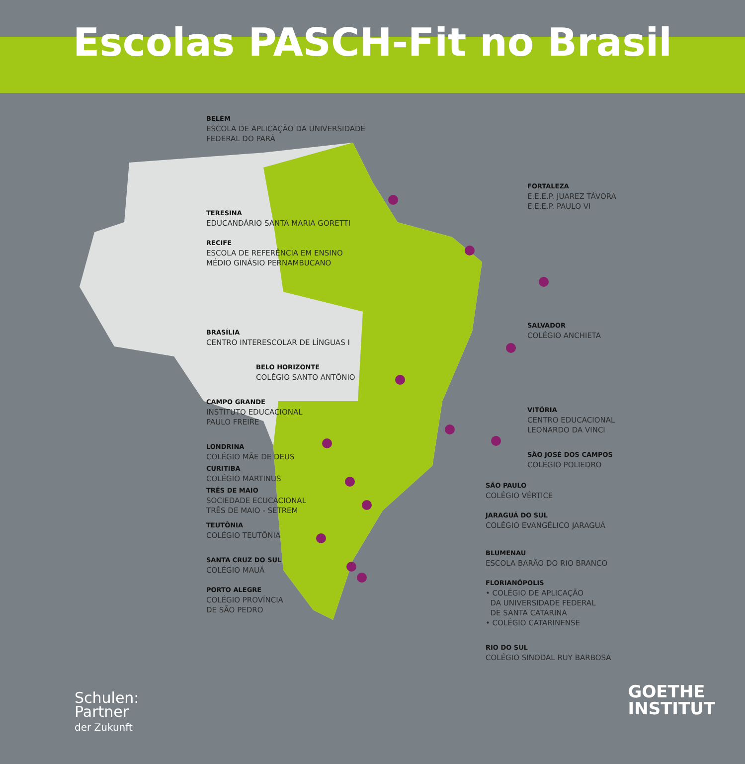Escolas PASCH-Fit no Brasil
BELÉM
ESCOLA DE APLICAÇÃO DA UNIVERSIDADE
FEDERAL DO PARÁ
TERESINA
EDUCANDÁRIO SANTA MARIA GORETTI
RECIFE
ESCOLA DE REFERÊNCIA EM ENSINO
MÉDIO GINÁSIO PERNAMBUCANO
BRASÍLIA
CENTRO INTERESCOLAR DE LÍNGUAS I
BELO HORIZONTE
COLÉGIO SANTO ANTÔNIO
CAMPO GRANDE
INSTITUTO EDUCACIONAL
PAULO FREIRE
LONDRINA
COLÉGIO MÃE DE DEUS
CURITIBA
COLÉGIO MARTINUS
TRÊS DE MAIO
SOCIEDADE ECUCACIONAL
TRÊS DE MAIO - SETREM
TEUTÔNIA
COLÉGIO TEUTÔNIA
SANTA CRUZ DO SUL
COLÉGIO MAUÁ
PORTO ALEGRE
COLÉGIO PROVÍNCIA
DE SÃO PEDRO
FORTALEZA
E.E.E.P. JUAREZ TÁVORA
E.E.E.P. PAULO VI
SALVADOR
COLÉGIO ANCHIETA
VITÓRIA
CENTRO EDUCACIONAL
LEONARDO DA VINCI
SÃO JOSÉ DOS CAMPOS
COLÉGIO POLIEDRO
SÃO PAULO
COLÉGIO VÉRTICE
JARAGUÁ DO SUL
COLÉGIO EVANGÉLICO JARAGUÁ
BLUMENAU
ESCOLA BARÃO DO RIO BRANCO
FLORIANÓPOLIS
• COLÉGIO DE APLICAÇÃO
DA UNIVERSIDADE FEDERAL
DE SANTA CATARINA
• COLÉGIO CATARINENSE
RIO DO SUL
COLÉGIO SINODAL RUY BARBOSA
Schulen:
Partner
der Zukunft
GOETHE
INSTITUT